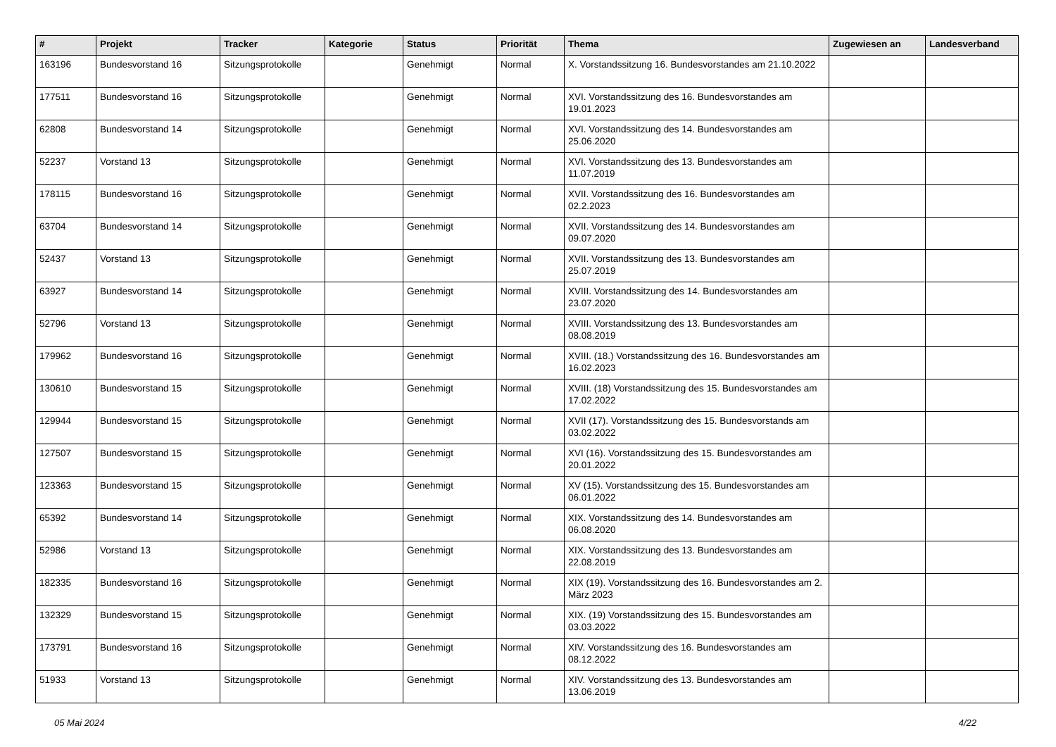| # | Projekt | Tracker | Kategorie | Status | Priorität | Thema | Zugewiesen an | Landesverband |
| --- | --- | --- | --- | --- | --- | --- | --- | --- |
| 163196 | Bundesvorstand 16 | Sitzungsprotokolle | | Genehmigt | Normal | X. Vorstandssitzung 16. Bundesvorstandes am 21.10.2022 | | |
| 177511 | Bundesvorstand 16 | Sitzungsprotokolle | | Genehmigt | Normal | XVI. Vorstandssitzung des 16. Bundesvorstandes am 19.01.2023 | | |
| 62808 | Bundesvorstand 14 | Sitzungsprotokolle | | Genehmigt | Normal | XVI. Vorstandssitzung des 14. Bundesvorstandes am 25.06.2020 | | |
| 52237 | Vorstand 13 | Sitzungsprotokolle | | Genehmigt | Normal | XVI. Vorstandssitzung des 13. Bundesvorstandes am 11.07.2019 | | |
| 178115 | Bundesvorstand 16 | Sitzungsprotokolle | | Genehmigt | Normal | XVII. Vorstandssitzung des 16. Bundesvorstandes am 02.2.2023 | | |
| 63704 | Bundesvorstand 14 | Sitzungsprotokolle | | Genehmigt | Normal | XVII. Vorstandssitzung des 14. Bundesvorstandes am 09.07.2020 | | |
| 52437 | Vorstand 13 | Sitzungsprotokolle | | Genehmigt | Normal | XVII. Vorstandssitzung des 13. Bundesvorstandes am 25.07.2019 | | |
| 63927 | Bundesvorstand 14 | Sitzungsprotokolle | | Genehmigt | Normal | XVIII. Vorstandssitzung des 14. Bundesvorstandes am 23.07.2020 | | |
| 52796 | Vorstand 13 | Sitzungsprotokolle | | Genehmigt | Normal | XVIII. Vorstandssitzung des 13. Bundesvorstandes am 08.08.2019 | | |
| 179962 | Bundesvorstand 16 | Sitzungsprotokolle | | Genehmigt | Normal | XVIII. (18.) Vorstandssitzung des 16. Bundesvorstandes am 16.02.2023 | | |
| 130610 | Bundesvorstand 15 | Sitzungsprotokolle | | Genehmigt | Normal | XVIII. (18) Vorstandssitzung des 15. Bundesvorstandes am 17.02.2022 | | |
| 129944 | Bundesvorstand 15 | Sitzungsprotokolle | | Genehmigt | Normal | XVII (17). Vorstandssitzung des 15. Bundesvorstands am 03.02.2022 | | |
| 127507 | Bundesvorstand 15 | Sitzungsprotokolle | | Genehmigt | Normal | XVI (16). Vorstandssitzung des 15. Bundesvorstandes am 20.01.2022 | | |
| 123363 | Bundesvorstand 15 | Sitzungsprotokolle | | Genehmigt | Normal | XV (15). Vorstandssitzung des 15. Bundesvorstandes am 06.01.2022 | | |
| 65392 | Bundesvorstand 14 | Sitzungsprotokolle | | Genehmigt | Normal | XIX. Vorstandssitzung des 14. Bundesvorstandes am 06.08.2020 | | |
| 52986 | Vorstand 13 | Sitzungsprotokolle | | Genehmigt | Normal | XIX. Vorstandssitzung des 13. Bundesvorstandes am 22.08.2019 | | |
| 182335 | Bundesvorstand 16 | Sitzungsprotokolle | | Genehmigt | Normal | XIX (19). Vorstandssitzung des 16. Bundesvorstandes am 2. März 2023 | | |
| 132329 | Bundesvorstand 15 | Sitzungsprotokolle | | Genehmigt | Normal | XIX. (19) Vorstandssitzung des 15. Bundesvorstandes am 03.03.2022 | | |
| 173791 | Bundesvorstand 16 | Sitzungsprotokolle | | Genehmigt | Normal | XIV. Vorstandssitzung des 16. Bundesvorstandes am 08.12.2022 | | |
| 51933 | Vorstand 13 | Sitzungsprotokolle | | Genehmigt | Normal | XIV. Vorstandssitzung des 13. Bundesvorstandes am 13.06.2019 | | |
05 Mai 2024 4/22